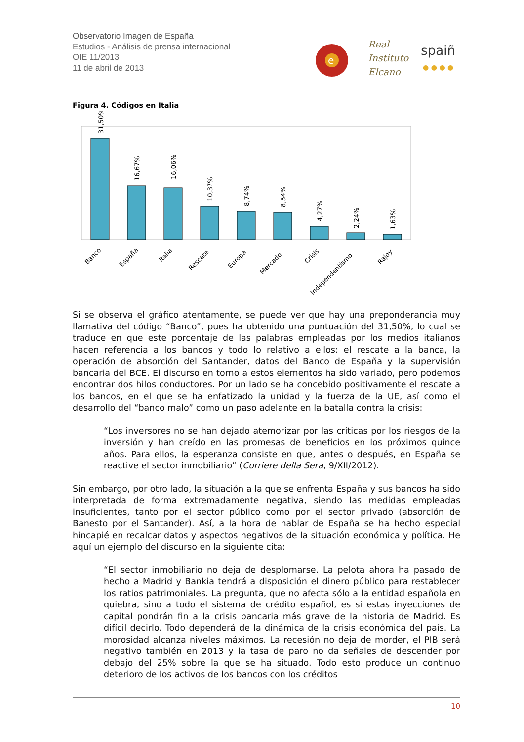Observatorio Imagen de España
Estudios - Análisis de prensa internacional
OIE 11/2013
11 de abril de 2013
e
Real
Instituto
Elcano
spaiñ
● ● ● ●
Figura 4. Códigos en Italia
31,50%
16,67%
16,06%
10,37%
8,74%
8,54%
4,27%
2,24%
1,63%
Banco
España
Italia
Rescate
Europa
Mercado
Crisis
Independentismo
Rajoy
Si se observa el gráfico atentamente, se puede ver que hay una preponderancia muy llamativa del código “Banco”, pues ha obtenido una puntuación del 31,50%, lo cual se traduce en que este porcentaje de las palabras empleadas por los medios italianos hacen referencia a los bancos y todo lo relativo a ellos: el rescate a la banca, la operación de absorción del Santander, datos del Banco de España y la supervisión bancaria del BCE. El discurso en torno a estos elementos ha sido variado, pero podemos encontrar dos hilos conductores. Por un lado se ha concebido positivamente el rescate a los bancos, en el que se ha enfatizado la unidad y la fuerza de la UE, así como el desarrollo del “banco malo” como un paso adelante en la batalla contra la crisis:
“Los inversores no se han dejado atemorizar por las críticas por los riesgos de la inversión y han creído en las promesas de beneficios en los próximos quince años. Para ellos, la esperanza consiste en que, antes o después, en España se reactive el sector inmobiliario” (Corriere della Sera, 9/XII/2012).
Sin embargo, por otro lado, la situación a la que se enfrenta España y sus bancos ha sido interpretada de forma extremadamente negativa, siendo las medidas empleadas insuficientes, tanto por el sector público como por el sector privado (absorción de Banesto por el Santander). Así, a la hora de hablar de España se ha hecho especial hincapié en recalcar datos y aspectos negativos de la situación económica y política. He aquí un ejemplo del discurso en la siguiente cita:
“El sector inmobiliario no deja de desplomarse. La pelota ahora ha pasado de hecho a Madrid y Bankia tendrá a disposición el dinero público para restablecer los ratios patrimoniales. La pregunta, que no afecta sólo a la entidad española en quiebra, sino a todo el sistema de crédito español, es si estas inyecciones de capital pondrán fin a la crisis bancaria más grave de la historia de Madrid. Es difícil decirlo. Todo dependerá de la dinámica de la crisis económica del país. La morosidad alcanza niveles máximos. La recesión no deja de morder, el PIB será negativo también en 2013 y la tasa de paro no da señales de descender por debajo del 25% sobre la que se ha situado. Todo esto produce un continuo deterioro de los activos de los bancos con los créditos
10